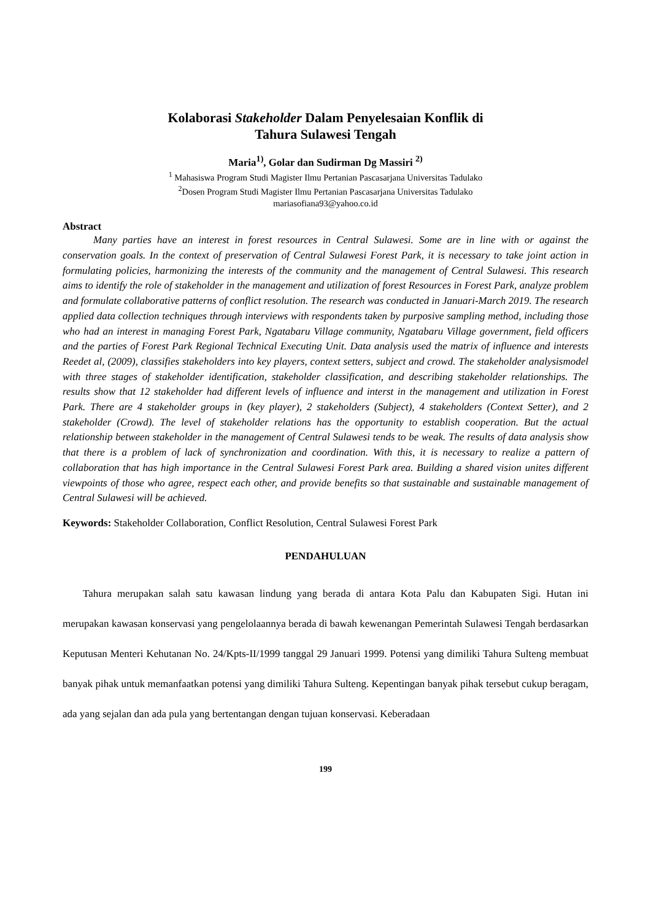Kolaborasi Stakeholder Dalam Penyelesaian Konflik di
Tahura Sulawesi Tengah
Maria<sup>1)</sup>, Golar dan Sudirman Dg Massiri <sup>2)</sup>
<sup>1</sup> Mahasiswa Program Studi Magister Ilmu Pertanian Pascasarjana Universitas Tadulako
<sup>2</sup> Dosen Program Studi Magister Ilmu Pertanian Pascasarjana Universitas Tadulako
mariasofiana93@yahoo.co.id
Abstract
Many parties have an interest in forest resources in Central Sulawesi. Some are in line with or against the conservation goals. In the context of preservation of Central Sulawesi Forest Park, it is necessary to take joint action in formulating policies, harmonizing the interests of the community and the management of Central Sulawesi. This research aims to identify the role of stakeholder in the management and utilization of forest Resources in Forest Park, analyze problem and formulate collaborative patterns of conflict resolution. The research was conducted in Januari-March 2019. The research applied data collection techniques through interviews with respondents taken by purposive sampling method, including those who had an interest in managing Forest Park, Ngatabaru Village community, Ngatabaru Village government, field officers and the parties of Forest Park Regional Technical Executing Unit. Data analysis used the matrix of influence and interests Reedet al, (2009), classifies stakeholders into key players, context setters, subject and crowd. The stakeholder analysismodel with three stages of stakeholder identification, stakeholder classification, and describing stakeholder relationships. The results show that 12 stakeholder had different levels of influence and interst in the management and utilization in Forest Park. There are 4 stakeholder groups in (key player), 2 stakeholders (Subject), 4 stakeholders (Context Setter), and 2 stakeholder (Crowd). The level of stakeholder relations has the opportunity to establish cooperation. But the actual relationship between stakeholder in the management of Central Sulawesi tends to be weak. The results of data analysis show that there is a problem of lack of synchronization and coordination. With this, it is necessary to realize a pattern of collaboration that has high importance in the Central Sulawesi Forest Park area. Building a shared vision unites different viewpoints of those who agree, respect each other, and provide benefits so that sustainable and sustainable management of Central Sulawesi will be achieved.
Keywords: Stakeholder Collaboration, Conflict Resolution, Central Sulawesi Forest Park
PENDAHULUAN
Tahura merupakan salah satu kawasan lindung yang berada di antara Kota Palu dan Kabupaten Sigi. Hutan ini merupakan kawasan konservasi yang pengelolaannya berada di bawah kewenangan Pemerintah Sulawesi Tengah berdasarkan Keputusan Menteri Kehutanan No. 24/Kpts-II/1999 tanggal 29 Januari 1999. Potensi yang dimiliki Tahura Sulteng membuat banyak pihak untuk memanfaatkan potensi yang dimiliki Tahura Sulteng. Kepentingan banyak pihak tersebut cukup beragam, ada yang sejalan dan ada pula yang bertentangan dengan tujuan konservasi. Keberadaan
199